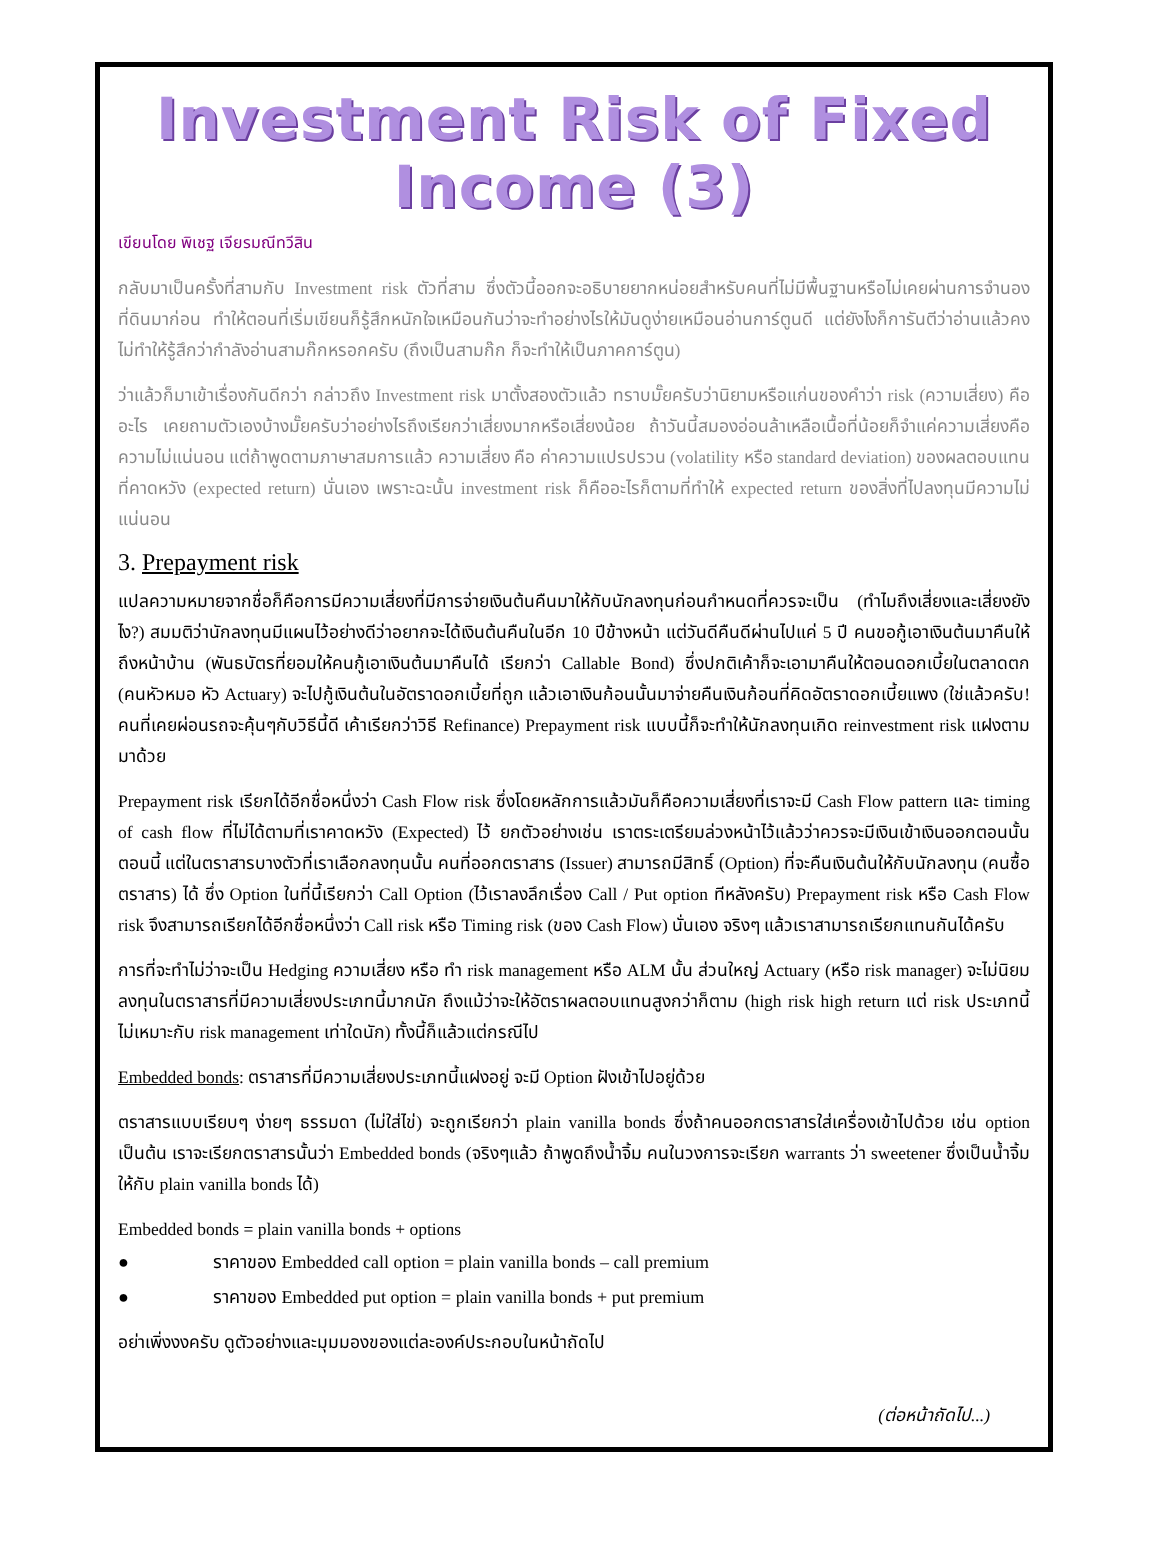Investment Risk of Fixed Income (3)
เขียนโดย พิเชฐ เจียรมณีทวีสิน
กลับมาเป็นครั้งที่สามกับ Investment risk ตัวที่สาม ซึ่งตัวนี้ออกจะอธิบายยากหน่อยสำหรับคนที่ไม่มีพื้นฐานหรือไม่เคยผ่านการจำนองที่ดินมาก่อน ทำให้ตอนที่เริ่มเขียนก็รู้สึกหนักใจเหมือนกันว่าจะทำอย่างไรให้มันดูง่ายเหมือนอ่านการ์ตูนดี แต่ยังไงก็การันตีว่าอ่านแล้วคงไม่ทำให้รู้สึกว่ากำลังอ่านสามก๊กหรอกครับ (ถึงเป็นสามก๊ก ก็จะทำให้เป็นภาคการ์ตูน)
ว่าแล้วก็มาเข้าเรื่องกันดีกว่า กล่าวถึง Investment risk มาตั้งสองตัวแล้ว ทราบมั๊ยครับว่านิยามหรือแก่นของคำว่า risk (ความเสี่ยง) คืออะไร เคยถามตัวเองบ้างมั๊ยครับว่าอย่างไรถึงเรียกว่าเสี่ยงมากหรือเสี่ยงน้อย ถ้าวันนี้สมองอ่อนล้าเหลือเนื้อที่น้อยก็จำแค่ความเสี่ยงคือความไม่แน่นอน แต่ถ้าพูดตามภาษาสมการแล้ว ความเสี่ยง คือ ค่าความแปรปรวน (volatility หรือ standard deviation) ของผลตอบแทนที่คาดหวัง (expected return) นั่นเอง เพราะฉะนั้น investment risk ก็คืออะไรก็ตามที่ทำให้ expected return ของสิ่งที่ไปลงทุนมีความไม่แน่นอน
3. Prepayment risk
แปลความหมายจากชื่อก็คือการมีความเสี่ยงที่มีการจ่ายเงินต้นคืนมาให้กับนักลงทุนก่อนกำหนดที่ควรจะเป็น (ทำไมถึงเสี่ยงและเสี่ยงยังไง?) สมมติว่านักลงทุนมีแผนไว้อย่างดีว่าอยากจะได้เงินต้นคืนในอีก 10 ปีข้างหน้า แต่วันดีคืนดีผ่านไปแค่ 5 ปี คนขอกู้เอาเงินต้นมาคืนให้ถึงหน้าบ้าน (พันธบัตรที่ยอมให้คนกู้เอาเงินต้นมาคืนได้ เรียกว่า Callable Bond) ซึ่งปกติเค้าก็จะเอามาคืนให้ตอนดอกเบี้ยในตลาดตก (คนหัวหมอ หัว Actuary) จะไปกู้เงินต้นในอัตราดอกเบี้ยที่ถูก แล้วเอาเงินก้อนนั้นมาจ่ายคืนเงินก้อนที่คิดอัตราดอกเบี้ยแพง (ใช่แล้วครับ! คนที่เคยผ่อนรถจะคุ้นๆกับวิธีนี้ดี เค้าเรียกว่าวิธี Refinance) Prepayment risk แบบนี้ก็จะทำให้นักลงทุนเกิด reinvestment risk แฝงตามมาด้วย
Prepayment risk เรียกได้อีกชื่อหนึ่งว่า Cash Flow risk ซึ่งโดยหลักการแล้วมันก็คือความเสี่ยงที่เราจะมี Cash Flow pattern และ timing of cash flow ที่ไม่ได้ตามที่เราคาดหวัง (Expected) ไว้ ยกตัวอย่างเช่น เราตระเตรียมล่วงหน้าไว้แล้วว่าควรจะมีเงินเข้าเงินออกตอนนั้นตอนนี้ แต่ในตราสารบางตัวที่เราเลือกลงทุนนั้น คนที่ออกตราสาร (Issuer) สามารถมีสิทธิ์ (Option) ที่จะคืนเงินต้นให้กับนักลงทุน (คนซื้อตราสาร) ได้ ซึ่ง Option ในที่นี้เรียกว่า Call Option (ไว้เราลงลึกเรื่อง Call / Put option ทีหลังครับ) Prepayment risk หรือ Cash Flow risk จึงสามารถเรียกได้อีกชื่อหนึ่งว่า Call risk หรือ Timing risk (ของ Cash Flow) นั่นเอง จริงๆ แล้วเราสามารถเรียกแทนกันได้ครับ
การที่จะทำไม่ว่าจะเป็น Hedging ความเสี่ยง หรือ ทำ risk management หรือ ALM นั้น ส่วนใหญ่ Actuary (หรือ risk manager) จะไม่นิยมลงทุนในตราสารที่มีความเสี่ยงประเภทนี้มากนัก ถึงแม้ว่าจะให้อัตราผลตอบแทนสูงกว่าก็ตาม (high risk high return แต่ risk ประเภทนี้ ไม่เหมาะกับ risk management เท่าใดนัก) ทั้งนี้ก็แล้วแต่กรณีไป
Embedded bonds: ตราสารที่มีความเสี่ยงประเภทนี้แฝงอยู่ จะมี Option ฝังเข้าไปอยู่ด้วย
ตราสารแบบเรียบๆ ง่ายๆ ธรรมดา (ไม่ใส่ไข่) จะถูกเรียกว่า plain vanilla bonds ซึ่งถ้าคนออกตราสารใส่เครื่องเข้าไปด้วย เช่น option เป็นต้น เราจะเรียกตราสารนั้นว่า Embedded bonds (จริงๆแล้ว ถ้าพูดถึงน้ำจิ้ม คนในวงการจะเรียก warrants ว่า sweetener ซึ่งเป็นน้ำจิ้มให้กับ plain vanilla bonds ได้)
Embedded bonds = plain vanilla bonds + options
● ราคาของ Embedded call option = plain vanilla bonds – call premium
● ราคาของ Embedded put option = plain vanilla bonds + put premium
อย่าเพิ่งงงครับ ดูตัวอย่างและมุมมองของแต่ละองค์ประกอบในหน้าถัดไป
(ต่อหน้าถัดไป...)